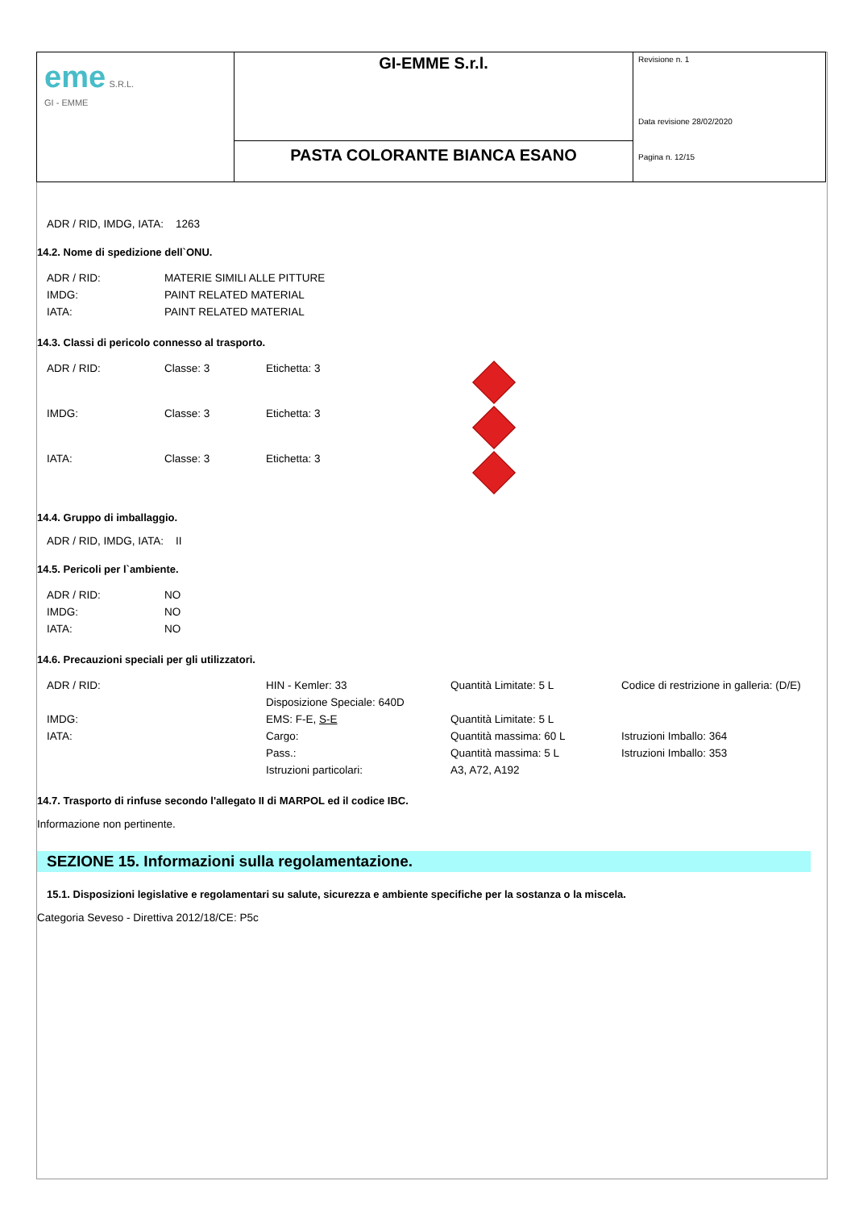| eme S.R.L. GI - EMME | GI-EMME S.r.l. | Revisione n. 1 Data revisione 28/02/2020 Pagina n. 12/15 |
| | PASTA COLORANTE BIANCA ESANO | |
ADR / RID, IMDG, IATA: 1263
14.2. Nome di spedizione dell`ONU.
| ADR / RID: | MATERIE SIMILI ALLE PITTURE |
| IMDG: | PAINT RELATED MATERIAL |
| IATA: | PAINT RELATED MATERIAL |
14.3. Classi di pericolo connesso al trasporto.
| ADR / RID: | Classe: 3 | Etichetta: 3 | |
| IMDG: | Classe: 3 | Etichetta: 3 | |
| IATA: | Classe: 3 | Etichetta: 3 | |
14.4. Gruppo di imballaggio.
ADR / RID, IMDG, IATA: II
14.5. Pericoli per l`ambiente.
| ADR / RID: | NO |
| IMDG: | NO |
| IATA: | NO |
14.6. Precauzioni speciali per gli utilizzatori.
| ADR / RID: | HIN - Kemler: 33 | Quantità Limitate: 5 L | Codice di restrizione in galleria: (D/E) |
| | Disposizione Speciale: 640D | | |
| IMDG: | EMS: F-E, S-E | Quantità Limitate: 5 L | |
| IATA: | Cargo: | Quantità massima: 60 L | Istruzioni Imballo: 364 |
| | Pass.: | Quantità massima: 5 L | Istruzioni Imballo: 353 |
| | Istruzioni particolari: | A3, A72, A192 | |
14.7. Trasporto di rinfuse secondo l'allegato II di MARPOL ed il codice IBC.
Informazione non pertinente.
SEZIONE 15. Informazioni sulla regolamentazione.
15.1. Disposizioni legislative e regolamentari su salute, sicurezza e ambiente specifiche per la sostanza o la miscela.
Categoria Seveso - Direttiva 2012/18/CE: P5c